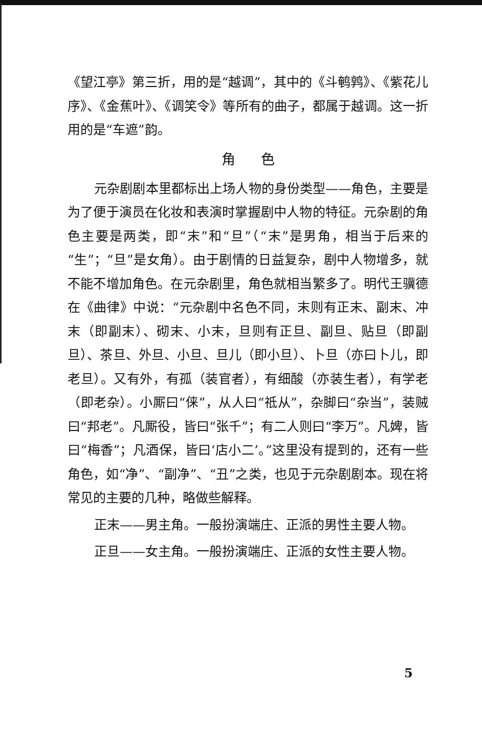《望江亭》第三折，用的是“越调”，其中的《斗鹌鹑》、《紫花儿序》、《金蕉叶》、《调笑令》等所有的曲子，都属于越调。这一折用的是“车遮”韵。
角色
元杂剧剧本里都标出上场人物的身份类型——角色，主要是为了便于演员在化妆和表演时掌握剧中人物的特征。元杂剧的角色主要是两类，即“末”和“旦”（“末”是男角，相当于后来的“生”；“旦”是女角）。由于剧情的日益复杂，剧中人物增多，就不能不增加角色。在元杂剧里，角色就相当繁多了。明代王骥德在《曲律》中说：“元杂剧中名色不同，末则有正末、副末、冲末（即副末）、砌末、小末，旦则有正旦、副旦、贴旦（即副旦）、茶旦、外旦、小旦、旦儿（即小旦）、卜旦（亦曰卜儿，即老旦）。又有外，有孤（装官者），有细酸（亦装生者），有学老（即老杂）。小厮曰“俫”，从人曰“祗从”，杂脚曰“杂当”，装贼曰“邦老”。凡厮役，皆曰“张千”；有二人则曰“李万”。凡婢，皆曰“梅香”；凡酒保，皆曰‘店小二’。”这里没有提到的，还有一些角色，如“净”、“副净”、“丑”之类，也见于元杂剧剧本。现在将常见的主要的几种，略做些解释。
正末——男主角。一般扮演端庄、正派的男性主要人物。
正旦——女主角。一般扮演端庄、正派的女性主要人物。
5